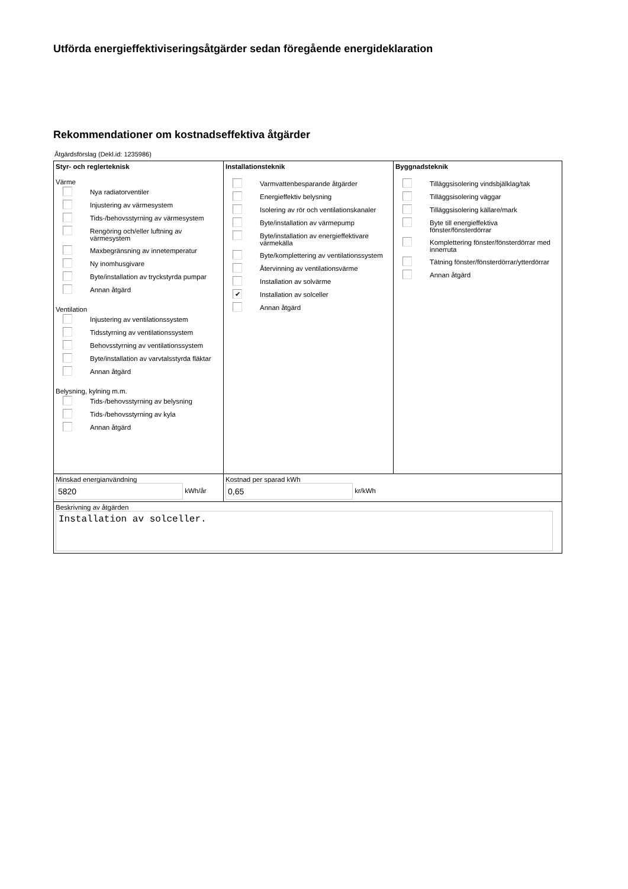Utförda energieffektiviseringsåtgärder sedan föregående energideklaration
Rekommendationer om kostnadseffektiva åtgärder
Åtgärdsförslag (Dekl.id: 1235986)
| Styr- och reglerteknisk Värme Nya radiatorventiler Injustering av värmesystem Tids-/behovsstyrning av värmesystem Rengöring och/eller luftning av värmesystem Maxbegränsning av innetemperatur Ny inomhusgivare Byte/installation av tryckstyrda pumpar Annan åtgärd Ventilation Injustering av ventilationssystem Tidsstyrning av ventilationssystem Behovsstyrning av ventilationssystem Byte/installation av varvtalsstyrda fläktar Annan åtgärd Belysning, kylning m.m. Tids-/behovsstyrning av belysning Tids-/behovsstyrning av kyla Annan åtgärd | Installationsteknik Varmvattenbesparande åtgärder Energieffektiv belysning Isolering av rör och ventilationskanaler Byte/installation av värmepump Byte/installation av energieffektivare värmekälla Byte/komplettering av ventilationssystem Återvinning av ventilationsvärme Installation av solvärme ✔ Installation av solceller Annan åtgärd | Byggnadsteknik Tilläggsisolering vindsbjälklag/tak Tilläggsisolering väggar Tilläggsisolering källare/mark Byte till energieffektiva fönster/fönsterdörrar Komplettering fönster/fönsterdörrar med innerruta Tätning fönster/fönsterdörrar/ytterdörrar Annan åtgärd |
| Minskad energianvändning 5820 kWh/år | Kostnad per sparad kWh 0,65 kr/kWh | |
| Beskrivning av åtgärden Installation av solceller. | | |